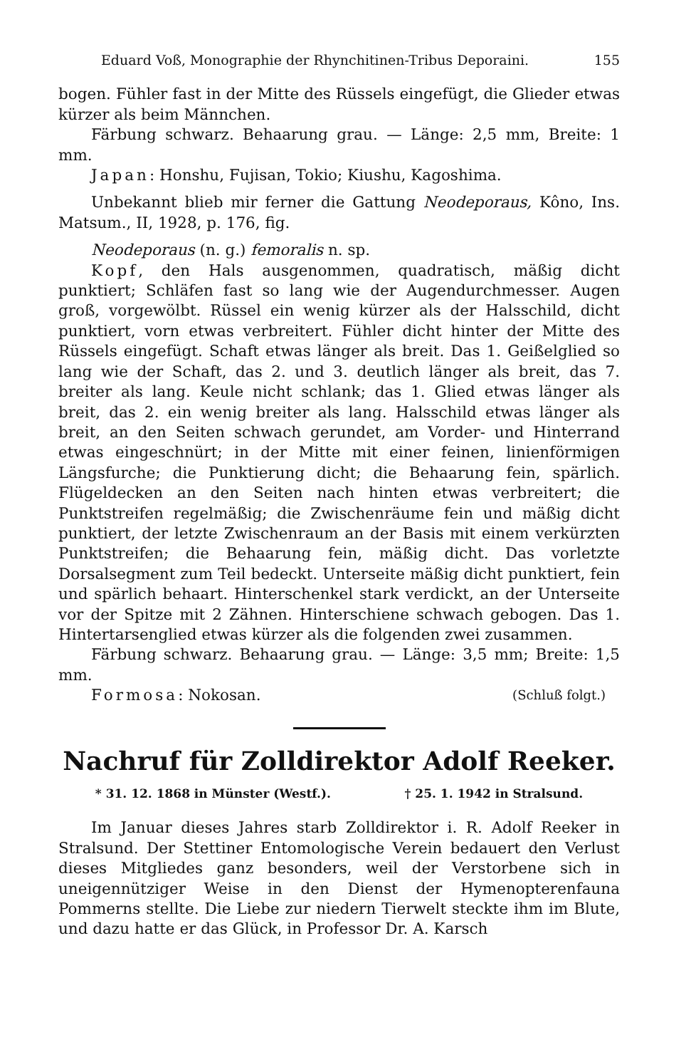Eduard Voß, Monographie der Rhynchitinen-Tribus Deporaini. 155
bogen. Fühler fast in der Mitte des Rüssels eingefügt, die Glieder etwas kürzer als beim Männchen.
Färbung schwarz. Behaarung grau. — Länge: 2,5 mm, Breite: 1 mm.
Japan: Honshu, Fujisan, Tokio; Kiushu, Kagoshima.
Unbekannt blieb mir ferner die Gattung Neodeporaus, Kôno, Ins. Matsum., II, 1928, p. 176, fig.
Neodeporaus (n. g.) femoralis n. sp.
Kopf, den Hals ausgenommen, quadratisch, mäßig dicht punktiert; Schläfen fast so lang wie der Augendurchmesser. Augen groß, vorgewölbt. Rüssel ein wenig kürzer als der Halsschild, dicht punktiert, vorn etwas verbreitert. Fühler dicht hinter der Mitte des Rüssels eingefügt. Schaft etwas länger als breit. Das 1. Geißelglied so lang wie der Schaft, das 2. und 3. deutlich länger als breit, das 7. breiter als lang. Keule nicht schlank; das 1. Glied etwas länger als breit, das 2. ein wenig breiter als lang. Halsschild etwas länger als breit, an den Seiten schwach gerundet, am Vorder- und Hinterrand etwas eingeschnürt; in der Mitte mit einer feinen, linienförmigen Längsfurche; die Punktierung dicht; die Behaarung fein, spärlich. Flügeldecken an den Seiten nach hinten etwas verbreitert; die Punktstreifen regelmäßig; die Zwischenräume fein und mäßig dicht punktiert, der letzte Zwischenraum an der Basis mit einem verkürzten Punktstreifen; die Behaarung fein, mäßig dicht. Das vorletzte Dorsalsegment zum Teil bedeckt. Unterseite mäßig dicht punktiert, fein und spärlich behaart. Hinterschenkel stark verdickt, an der Unterseite vor der Spitze mit 2 Zähnen. Hinterschiene schwach gebogen. Das 1. Hintertarsenglied etwas kürzer als die folgenden zwei zusammen.
Färbung schwarz. Behaarung grau. — Länge: 3,5 mm; Breite: 1,5 mm.
Formosa: Nokosan. (Schluß folgt.)
Nachruf für Zolldirektor Adolf Reeker.
* 31. 12. 1868 in Münster (Westf.). † 25. 1. 1942 in Stralsund.
Im Januar dieses Jahres starb Zolldirektor i. R. Adolf Reeker in Stralsund. Der Stettiner Entomologische Verein bedauert den Verlust dieses Mitgliedes ganz besonders, weil der Verstorbene sich in uneigennütziger Weise in den Dienst der Hymenopterenfauna Pommerns stellte. Die Liebe zur niedern Tierwelt steckte ihm im Blute, und dazu hatte er das Glück, in Professor Dr. A. Karsch